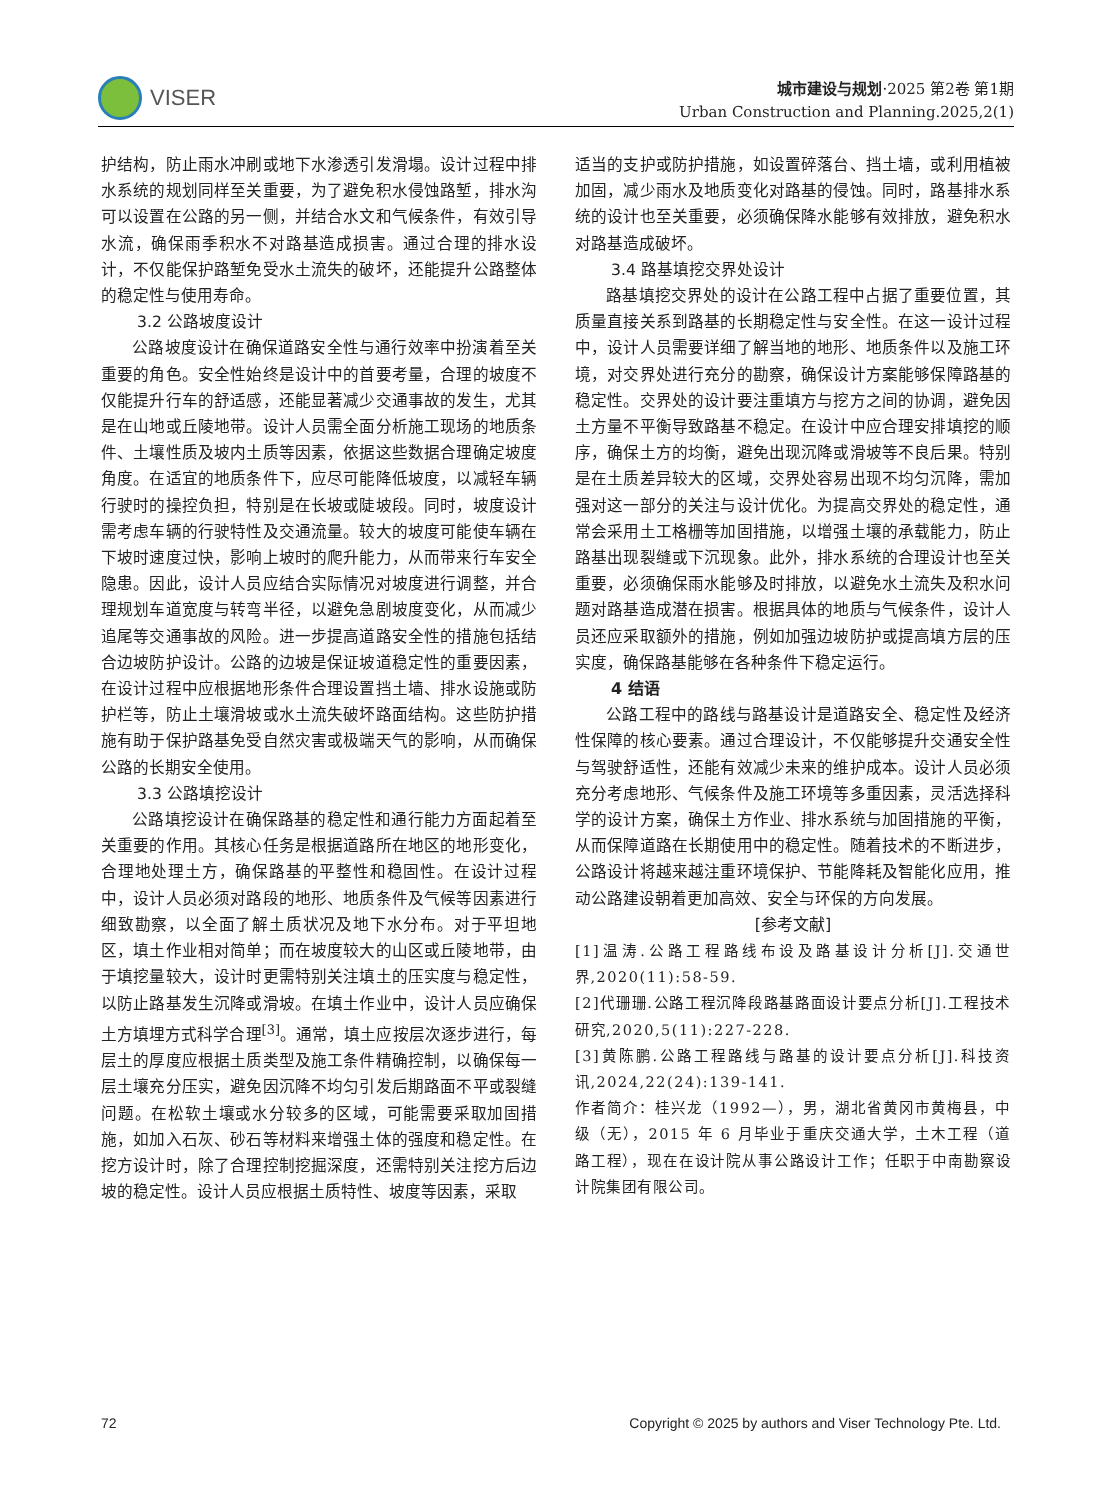VISER
城市建设与规划·2025 第2卷 第1期
Urban Construction and Planning.2025,2(1)
护结构，防止雨水冲刷或地下水渗透引发滑塌。设计过程中排水系统的规划同样至关重要，为了避免积水侵蚀路堑，排水沟可以设置在公路的另一侧，并结合水文和气候条件，有效引导水流，确保雨季积水不对路基造成损害。通过合理的排水设计，不仅能保护路堑免受水土流失的破坏，还能提升公路整体的稳定性与使用寿命。
3.2 公路坡度设计
公路坡度设计在确保道路安全性与通行效率中扮演着至关重要的角色。安全性始终是设计中的首要考量，合理的坡度不仅能提升行车的舒适感，还能显著减少交通事故的发生，尤其是在山地或丘陵地带。设计人员需全面分析施工现场的地质条件、土壤性质及坡内土质等因素，依据这些数据合理确定坡度角度。在适宜的地质条件下，应尽可能降低坡度，以减轻车辆行驶时的操控负担，特别是在长坡或陡坡段。同时，坡度设计需考虑车辆的行驶特性及交通流量。较大的坡度可能使车辆在下坡时速度过快，影响上坡时的爬升能力，从而带来行车安全隐患。因此，设计人员应结合实际情况对坡度进行调整，并合理规划车道宽度与转弯半径，以避免急剧坡度变化，从而减少追尾等交通事故的风险。进一步提高道路安全性的措施包括结合边坡防护设计。公路的边坡是保证坡道稳定性的重要因素，在设计过程中应根据地形条件合理设置挡土墙、排水设施或防护栏等，防止土壤滑坡或水土流失破坏路面结构。这些防护措施有助于保护路基免受自然灾害或极端天气的影响，从而确保公路的长期安全使用。
3.3 公路填挖设计
公路填挖设计在确保路基的稳定性和通行能力方面起着至关重要的作用。其核心任务是根据道路所在地区的地形变化，合理地处理土方，确保路基的平整性和稳固性。在设计过程中，设计人员必须对路段的地形、地质条件及气候等因素进行细致勘察，以全面了解土质状况及地下水分布。对于平坦地区，填土作业相对简单；而在坡度较大的山区或丘陵地带，由于填挖量较大，设计时更需特别关注填土的压实度与稳定性，以防止路基发生沉降或滑坡。在填土作业中，设计人员应确保土方填埋方式科学合理<sup>[3]</sup>。通常，填土应按层次逐步进行，每层土的厚度应根据土质类型及施工条件精确控制，以确保每一层土壤充分压实，避免因沉降不均匀引发后期路面不平或裂缝问题。在松软土壤或水分较多的区域，可能需要采取加固措施，如加入石灰、砂石等材料来增强土体的强度和稳定性。在挖方设计时，除了合理控制挖掘深度，还需特别关注挖方后边坡的稳定性。设计人员应根据土质特性、坡度等因素，采取
适当的支护或防护措施，如设置碎落台、挡土墙，或利用植被加固，减少雨水及地质变化对路基的侵蚀。同时，路基排水系统的设计也至关重要，必须确保降水能够有效排放，避免积水对路基造成破坏。
3.4 路基填挖交界处设计
路基填挖交界处的设计在公路工程中占据了重要位置，其质量直接关系到路基的长期稳定性与安全性。在这一设计过程中，设计人员需要详细了解当地的地形、地质条件以及施工环境，对交界处进行充分的勘察，确保设计方案能够保障路基的稳定性。交界处的设计要注重填方与挖方之间的协调，避免因土方量不平衡导致路基不稳定。在设计中应合理安排填挖的顺序，确保土方的均衡，避免出现沉降或滑坡等不良后果。特别是在土质差异较大的区域，交界处容易出现不均匀沉降，需加强对这一部分的关注与设计优化。为提高交界处的稳定性，通常会采用土工格栅等加固措施，以增强土壤的承载能力，防止路基出现裂缝或下沉现象。此外，排水系统的合理设计也至关重要，必须确保雨水能够及时排放，以避免水土流失及积水问题对路基造成潜在损害。根据具体的地质与气候条件，设计人员还应采取额外的措施，例如加强边坡防护或提高填方层的压实度，确保路基能够在各种条件下稳定运行。
4 结语
公路工程中的路线与路基设计是道路安全、稳定性及经济性保障的核心要素。通过合理设计，不仅能够提升交通安全性与驾驶舒适性，还能有效减少未来的维护成本。设计人员必须充分考虑地形、气候条件及施工环境等多重因素，灵活选择科学的设计方案，确保土方作业、排水系统与加固措施的平衡，从而保障道路在长期使用中的稳定性。随着技术的不断进步，公路设计将越来越注重环境保护、节能降耗及智能化应用，推动公路建设朝着更加高效、安全与环保的方向发展。
[参考文献]
[1]温涛.公路工程路线布设及路基设计分析[J].交通世界,2020(11):58-59.
[2]代珊珊.公路工程沉降段路基路面设计要点分析[J].工程技术研究,2020,5(11):227-228.
[3]黄陈鹏.公路工程路线与路基的设计要点分析[J].科技资讯,2024,22(24):139-141.
作者简介：桂兴龙（1992—），男，湖北省黄冈市黄梅县，中级（无），2015 年 6 月毕业于重庆交通大学，土木工程（道路工程），现在在设计院从事公路设计工作；任职于中南勘察设计院集团有限公司。
72 Copyright © 2025 by authors and Viser Technology Pte. Ltd.